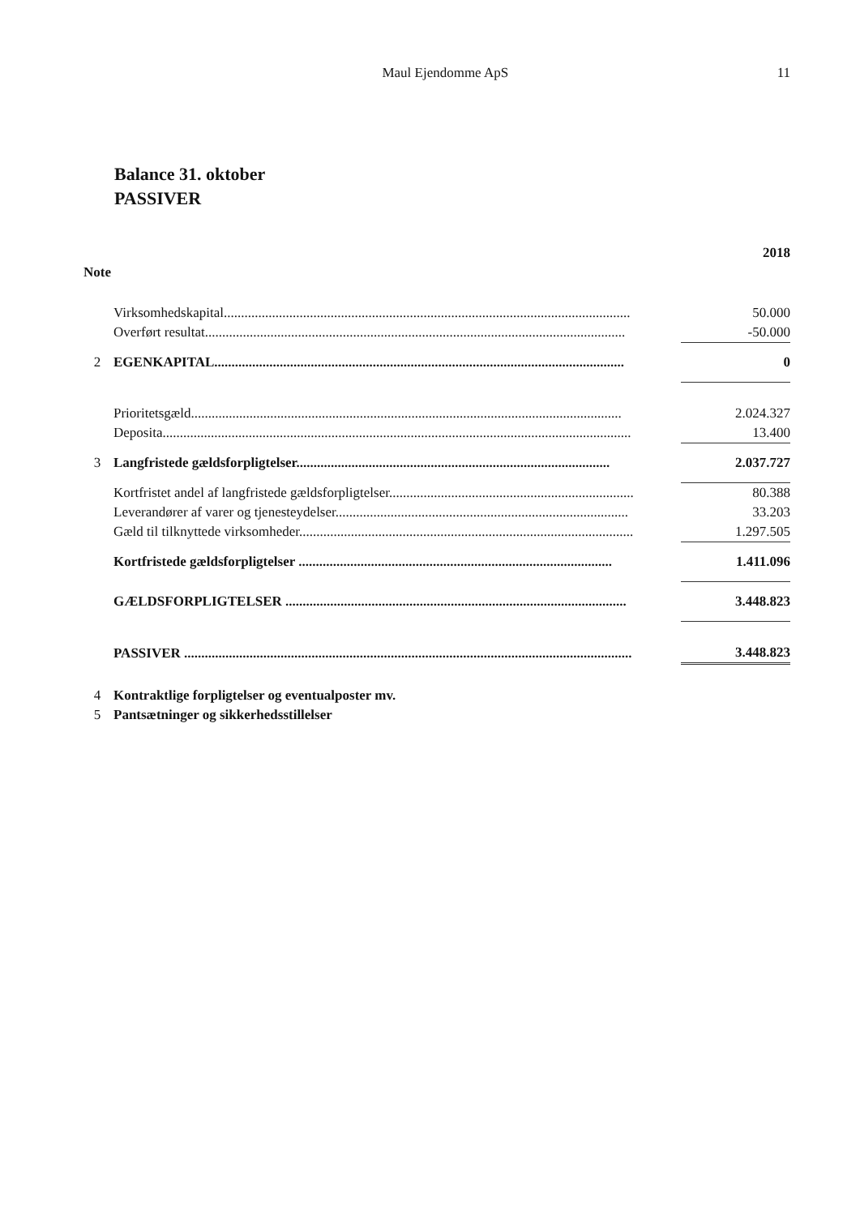Maul Ejendomme ApS 11
Balance 31. oktober
PASSIVER
| | | 2018 |
| Note | | |
| | Virksomhedskapital...................................................................................................................... | 50.000 |
| | Overført resultat.......................................................................................................................... | -50.000 |
| 2 | EGENKAPITAL....................................................................................................................... | 0 |
| | Prioritetsgæld............................................................................................................................. | 2.024.327 |
| | Deposita........................................................................................................................................ | 13.400 |
| 3 | Langfristede gældsforpligtelser........................................................................................... | 2.037.727 |
| | Kortfristet andel af langfristede gældsforpligtelser....................................................................... | 80.388 |
| | Leverandører af varer og tjenesteydelser..................................................................................... | 33.203 |
| | Gæld til tilknyttede virksomheder................................................................................................. | 1.297.505 |
| | Kortfristede gældsforpligtelser ........................................................................................... | 1.411.096 |
| | GÆLDSFORPLIGTELSER ................................................................................................... | 3.448.823 |
| | PASSIVER .................................................................................................................................. | 3.448.823 |
| 4 | Kontraktlige forpligtelser og eventualposter mv. | |
| 5 | Pantsætninger og sikkerhedsstillelser | |